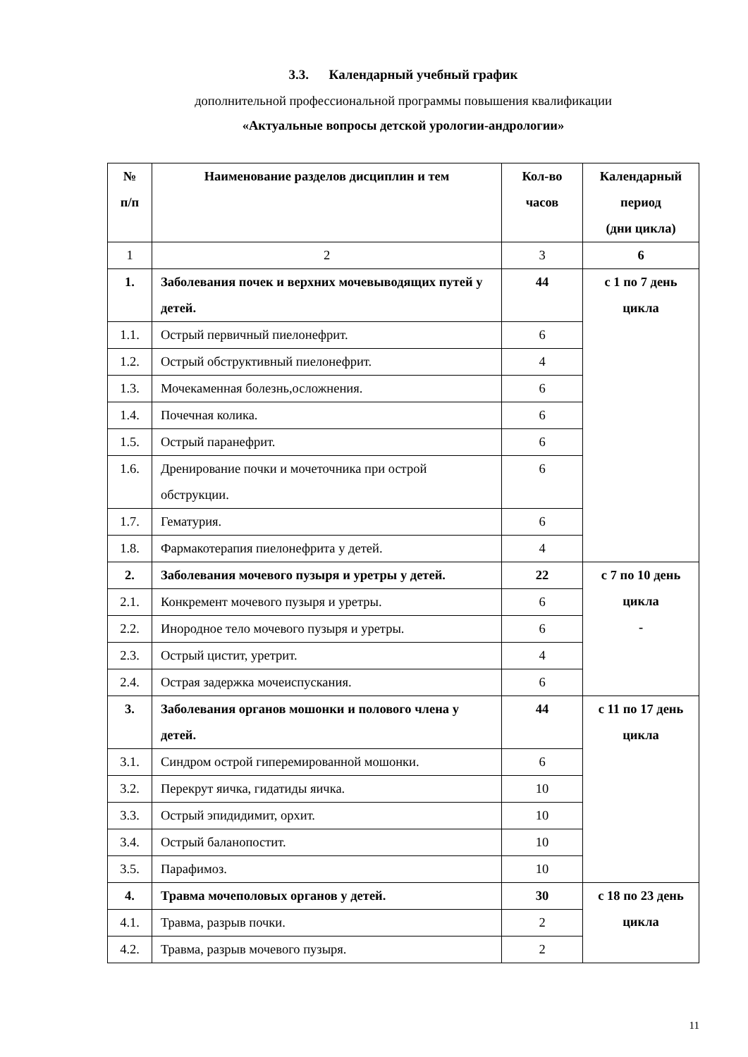3.3. Календарный учебный график
дополнительной профессиональной программы повышения квалификации
«Актуальные вопросы детской урологии-андрологии»
| № п/п | Наименование разделов дисциплин и тем | Кол-во часов | Календарный период (дни цикла) |
| --- | --- | --- | --- |
| 1 | 2 | 3 | 6 |
| 1. | Заболевания почек и верхних мочевыводящих путей у детей. | 44 | с 1 по 7 день цикла |
| 1.1. | Острый первичный пиелонефрит. | 6 | |
| 1.2. | Острый обструктивный пиелонефрит. | 4 | |
| 1.3. | Мочекаменная болезнь,осложнения. | 6 | |
| 1.4. | Почечная колика. | 6 | |
| 1.5. | Острый паранефрит. | 6 | |
| 1.6. | Дренирование почки и мочеточника при острой обструкции. | 6 | |
| 1.7. | Гематурия. | 6 | |
| 1.8. | Фармакотерапия пиелонефрита у детей. | 4 | |
| 2. | Заболевания мочевого пузыря и уретры у детей. | 22 | с 7 по 10 день цикла - |
| 2.1. | Конкремент мочевого пузыря и уретры. | 6 | |
| 2.2. | Инородное тело мочевого пузыря и уретры. | 6 | |
| 2.3. | Острый цистит, уретрит. | 4 | |
| 2.4. | Острая задержка мочеиспускания. | 6 | |
| 3. | Заболевания органов мошонки и полового члена у детей. | 44 | с 11 по 17 день цикла |
| 3.1. | Синдром острой гиперемированной мошонки. | 6 | |
| 3.2. | Перекрут яичка, гидатиды яичка. | 10 | |
| 3.3. | Острый эпидидимит, орхит. | 10 | |
| 3.4. | Острый баланопостит. | 10 | |
| 3.5. | Парафимоз. | 10 | |
| 4. | Травма мочеполовых органов у детей. | 30 | с 18 по 23 день цикла |
| 4.1. | Травма, разрыв почки. | 2 | |
| 4.2. | Травма, разрыв мочевого пузыря. | 2 | |
11